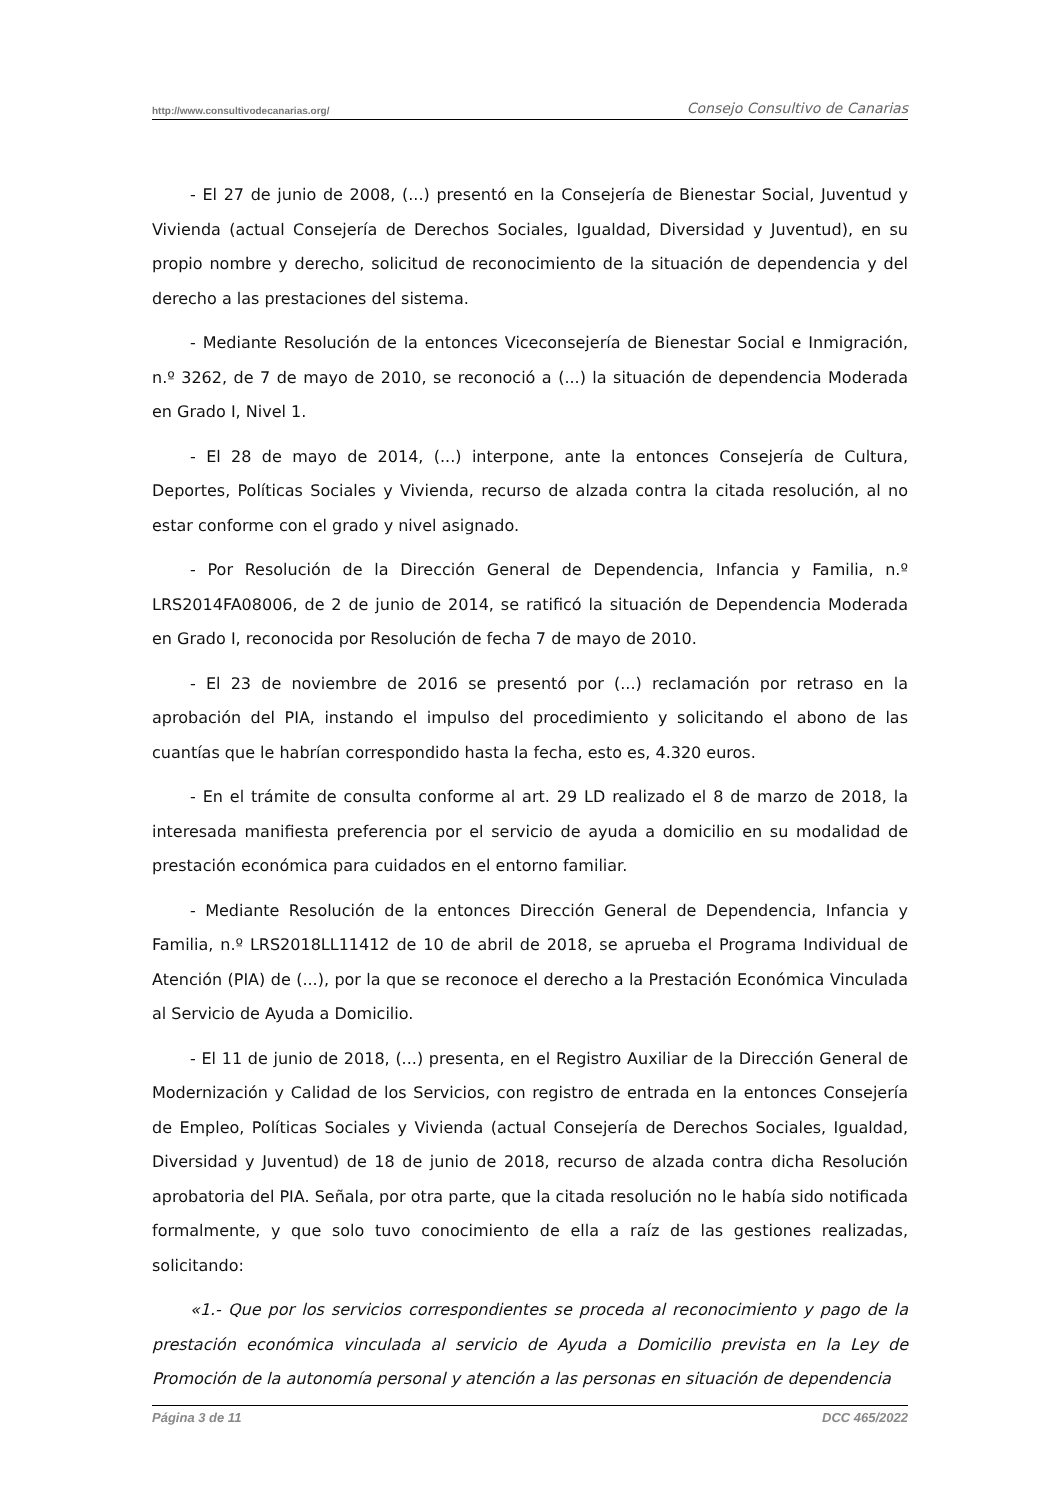http://www.consultivodecanarias.org/ Consejo Consultivo de Canarias
- El 27 de junio de 2008, (...) presentó en la Consejería de Bienestar Social, Juventud y Vivienda (actual Consejería de Derechos Sociales, Igualdad, Diversidad y Juventud), en su propio nombre y derecho, solicitud de reconocimiento de la situación de dependencia y del derecho a las prestaciones del sistema.
- Mediante Resolución de la entonces Viceconsejería de Bienestar Social e Inmigración, n.º 3262, de 7 de mayo de 2010, se reconoció a (...) la situación de dependencia Moderada en Grado I, Nivel 1.
- El 28 de mayo de 2014, (...) interpone, ante la entonces Consejería de Cultura, Deportes, Políticas Sociales y Vivienda, recurso de alzada contra la citada resolución, al no estar conforme con el grado y nivel asignado.
- Por Resolución de la Dirección General de Dependencia, Infancia y Familia, n.º LRS2014FA08006, de 2 de junio de 2014, se ratificó la situación de Dependencia Moderada en Grado I, reconocida por Resolución de fecha 7 de mayo de 2010.
- El 23 de noviembre de 2016 se presentó por (...) reclamación por retraso en la aprobación del PIA, instando el impulso del procedimiento y solicitando el abono de las cuantías que le habrían correspondido hasta la fecha, esto es, 4.320 euros.
- En el trámite de consulta conforme al art. 29 LD realizado el 8 de marzo de 2018, la interesada manifiesta preferencia por el servicio de ayuda a domicilio en su modalidad de prestación económica para cuidados en el entorno familiar.
- Mediante Resolución de la entonces Dirección General de Dependencia, Infancia y Familia, n.º LRS2018LL11412 de 10 de abril de 2018, se aprueba el Programa Individual de Atención (PIA) de (...), por la que se reconoce el derecho a la Prestación Económica Vinculada al Servicio de Ayuda a Domicilio.
- El 11 de junio de 2018, (...) presenta, en el Registro Auxiliar de la Dirección General de Modernización y Calidad de los Servicios, con registro de entrada en la entonces Consejería de Empleo, Políticas Sociales y Vivienda (actual Consejería de Derechos Sociales, Igualdad, Diversidad y Juventud) de 18 de junio de 2018, recurso de alzada contra dicha Resolución aprobatoria del PIA. Señala, por otra parte, que la citada resolución no le había sido notificada formalmente, y que solo tuvo conocimiento de ella a raíz de las gestiones realizadas, solicitando:
«1.- Que por los servicios correspondientes se proceda al reconocimiento y pago de la prestación económica vinculada al servicio de Ayuda a Domicilio prevista en la Ley de Promoción de la autonomía personal y atención a las personas en situación de dependencia
Página 3 de 11 DCC 465/2022